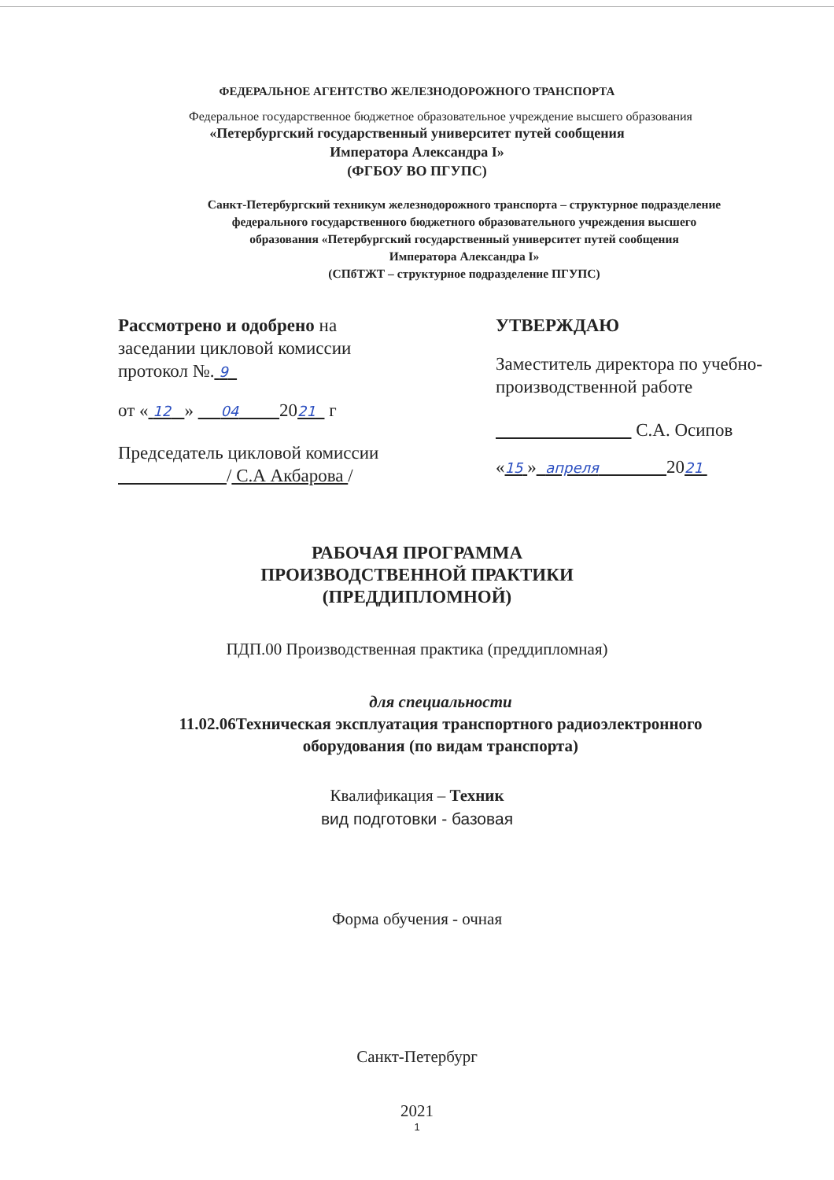ФЕДЕРАЛЬНОЕ АГЕНТСТВО ЖЕЛЕЗНОДОРОЖНОГО ТРАНСПОРТА
Федеральное государственное бюджетное образовательное учреждение высшего образования
«Петербургский государственный университет путей сообщения
Императора Александра I»
(ФГБОУ ВО ПГУПС)
Санкт-Петербургский техникум железнодорожного транспорта – структурное подразделение
федерального государственного бюджетного образовательного учреждения высшего
образования «Петербургский государственный университет путей сообщения
Императора Александра I»
(СПбТЖТ – структурное подразделение ПГУПС)
Рассмотрено и одобрено на
заседании цикловой комиссии
протокол №. 9
от « 12 » 04 2021 г
Председатель цикловой комиссии
/ С.А Акбарова /
УТВЕРЖДАЮ
Заместитель директора по учебно-
производственной работе
С.А. Осипов
«15 » апреля 2021
РАБОЧАЯ ПРОГРАММА
ПРОИЗВОДСТВЕННОЙ ПРАКТИКИ
(ПРЕДДИПЛОМНОЙ)
ПДП.00 Производственная практика (преддипломная)
для специальности
11.02.06Техническая эксплуатация транспортного радиоэлектронного
оборудования (по видам транспорта)
Квалификация – Техник
вид подготовки - базовая
Форма обучения - очная
Санкт-Петербург
2021
1